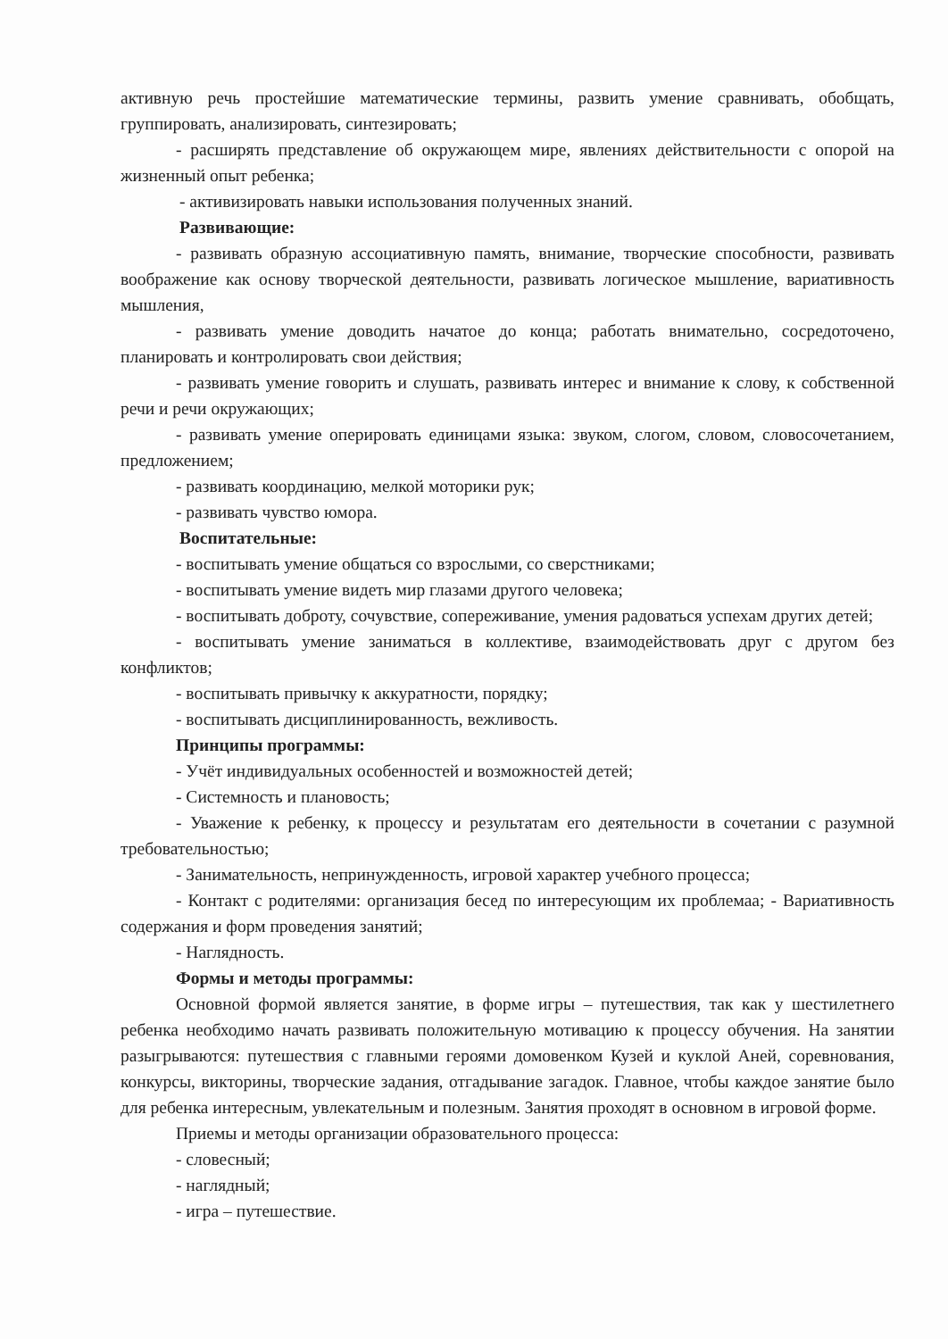активную речь простейшие математические термины, развить умение сравнивать, обобщать, группировать, анализировать, синтезировать;
- расширять представление об окружающем мире, явлениях действительности с опорой на жизненный опыт ребенка;
- активизировать навыки использования полученных знаний.
Развивающие:
- развивать образную ассоциативную память, внимание, творческие способности, развивать воображение как основу творческой деятельности, развивать логическое мышление, вариативность мышления,
- развивать умение доводить начатое до конца; работать внимательно, сосредоточено, планировать и контролировать свои действия;
- развивать умение говорить и слушать, развивать интерес и внимание к слову, к собственной речи и речи окружающих;
- развивать умение оперировать единицами языка: звуком, слогом, словом, словосочетанием, предложением;
- развивать координацию, мелкой моторики рук;
- развивать чувство юмора.
Воспитательные:
- воспитывать умение общаться со взрослыми, со сверстниками;
- воспитывать умение видеть мир глазами другого человека;
- воспитывать доброту, сочувствие, сопереживание, умения радоваться успехам других детей;
- воспитывать умение заниматься в коллективе, взаимодействовать друг с другом без конфликтов;
- воспитывать привычку к аккуратности, порядку;
- воспитывать дисциплинированность, вежливость.
Принципы программы:
- Учёт индивидуальных особенностей и возможностей детей;
- Системность и плановость;
- Уважение к ребенку, к процессу и результатам его деятельности в сочетании с разумной требовательностью;
- Занимательность, непринужденность, игровой характер учебного процесса;
- Контакт с родителями: организация бесед по интересующим их проблемаа; - Вариативность содержания и форм проведения занятий;
- Наглядность.
Формы и методы программы:
Основной формой является занятие, в форме игры – путешествия, так как у шестилетнего ребенка необходимо начать развивать положительную мотивацию к процессу обучения. На занятии разыгрываются: путешествия с главными героями домовенком Кузей и куклой Аней, соревнования, конкурсы, викторины, творческие задания, отгадывание загадок. Главное, чтобы каждое занятие было для ребенка интересным, увлекательным и полезным. Занятия проходят в основном в игровой форме.
Приемы и методы организации образовательного процесса:
- словесный;
- наглядный;
- игра – путешествие.